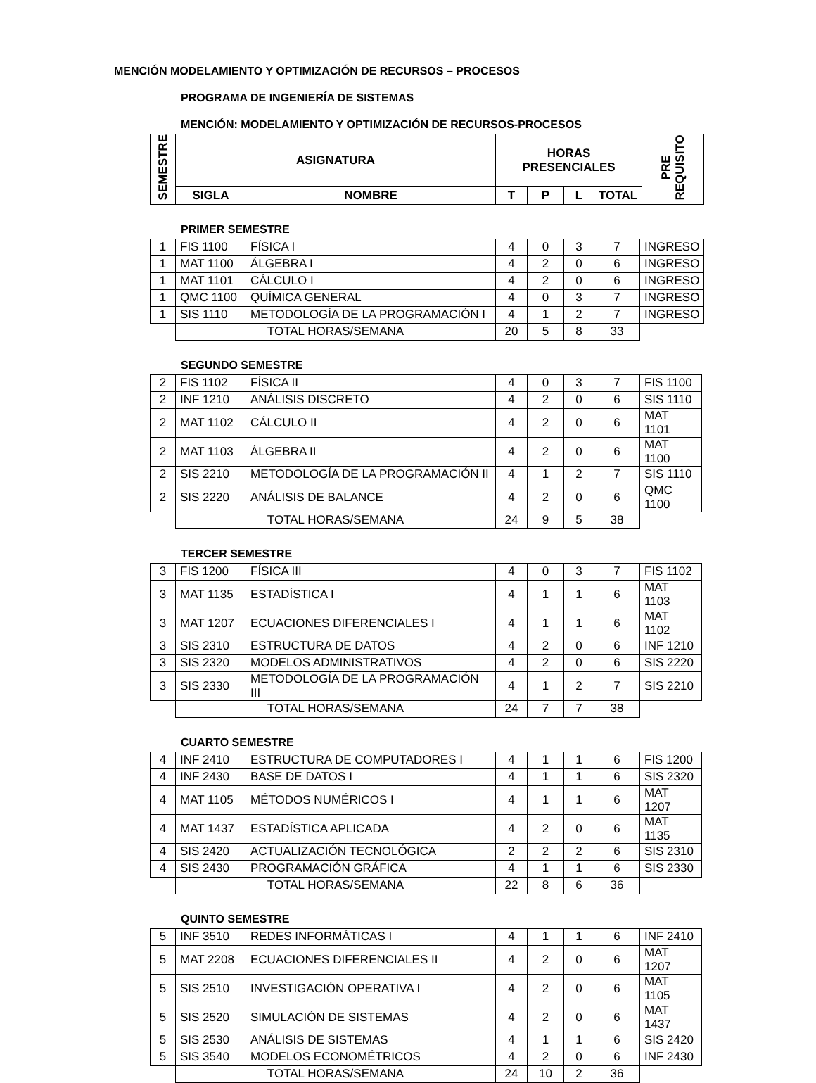MENCIÓN MODELAMIENTO Y OPTIMIZACIÓN DE RECURSOS – PROCESOS
PROGRAMA DE INGENIERÍA DE SISTEMAS
MENCIÓN: MODELAMIENTO Y OPTIMIZACIÓN DE RECURSOS-PROCESOS
| SEMESTRE | ASIGNATURA | | HORAS PRESENCIALES | | | | PRE REQUISITO |
| --- | --- | --- | --- | --- | --- | --- | --- |
| | SIGLA | NOMBRE | T | P | L | TOTAL | |
PRIMER SEMESTRE
| 1 | FIS 1100 | FÍSICA I | 4 | 0 | 3 | 7 | INGRESO |
| 1 | MAT 1100 | ÁLGEBRA I | 4 | 2 | 0 | 6 | INGRESO |
| 1 | MAT 1101 | CÁLCULO I | 4 | 2 | 0 | 6 | INGRESO |
| 1 | QMC 1100 | QUÍMICA GENERAL | 4 | 0 | 3 | 7 | INGRESO |
| 1 | SIS 1110 | METODOLOGÍA DE LA PROGRAMACIÓN I | 4 | 1 | 2 | 7 | INGRESO |
| | TOTAL HORAS/SEMANA | | 20 | 5 | 8 | 33 | |
SEGUNDO SEMESTRE
| 2 | FIS 1102 | FÍSICA II | 4 | 0 | 3 | 7 | FIS 1100 |
| 2 | INF 1210 | ANÁLISIS DISCRETO | 4 | 2 | 0 | 6 | SIS 1110 |
| 2 | MAT 1102 | CÁLCULO II | 4 | 2 | 0 | 6 | MAT 1101 |
| 2 | MAT 1103 | ÁLGEBRA II | 4 | 2 | 0 | 6 | MAT 1100 |
| 2 | SIS 2210 | METODOLOGÍA DE LA PROGRAMACIÓN II | 4 | 1 | 2 | 7 | SIS 1110 |
| 2 | SIS 2220 | ANÁLISIS DE BALANCE | 4 | 2 | 0 | 6 | QMC 1100 |
| | TOTAL HORAS/SEMANA | | 24 | 9 | 5 | 38 | |
TERCER SEMESTRE
| 3 | FIS 1200 | FÍSICA III | 4 | 0 | 3 | 7 | FIS 1102 |
| 3 | MAT 1135 | ESTADÍSTICA I | 4 | 1 | 1 | 6 | MAT 1103 |
| 3 | MAT 1207 | ECUACIONES DIFERENCIALES I | 4 | 1 | 1 | 6 | MAT 1102 |
| 3 | SIS 2310 | ESTRUCTURA DE DATOS | 4 | 2 | 0 | 6 | INF 1210 |
| 3 | SIS 2320 | MODELOS ADMINISTRATIVOS | 4 | 2 | 0 | 6 | SIS 2220 |
| 3 | SIS 2330 | METODOLOGÍA DE LA PROGRAMACIÓN III | 4 | 1 | 2 | 7 | SIS 2210 |
| | TOTAL HORAS/SEMANA | | 24 | 7 | 7 | 38 | |
CUARTO SEMESTRE
| 4 | INF 2410 | ESTRUCTURA DE COMPUTADORES I | 4 | 1 | 1 | 6 | FIS 1200 |
| 4 | INF 2430 | BASE DE DATOS I | 4 | 1 | 1 | 6 | SIS 2320 |
| 4 | MAT 1105 | MÉTODOS NUMÉRICOS I | 4 | 1 | 1 | 6 | MAT 1207 |
| 4 | MAT 1437 | ESTADÍSTICA APLICADA | 4 | 2 | 0 | 6 | MAT 1135 |
| 4 | SIS 2420 | ACTUALIZACIÓN TECNOLÓGICA | 2 | 2 | 2 | 6 | SIS 2310 |
| 4 | SIS 2430 | PROGRAMACIÓN GRÁFICA | 4 | 1 | 1 | 6 | SIS 2330 |
| | TOTAL HORAS/SEMANA | | 22 | 8 | 6 | 36 | |
QUINTO SEMESTRE
| 5 | INF 3510 | REDES INFORMÁTICAS I | 4 | 1 | 1 | 6 | INF 2410 |
| 5 | MAT 2208 | ECUACIONES DIFERENCIALES II | 4 | 2 | 0 | 6 | MAT 1207 |
| 5 | SIS 2510 | INVESTIGACIÓN OPERATIVA I | 4 | 2 | 0 | 6 | MAT 1105 |
| 5 | SIS 2520 | SIMULACIÓN DE SISTEMAS | 4 | 2 | 0 | 6 | MAT 1437 |
| 5 | SIS 2530 | ANÁLISIS DE SISTEMAS | 4 | 1 | 1 | 6 | SIS 2420 |
| 5 | SIS 3540 | MODELOS ECONOMÉTRICOS | 4 | 2 | 0 | 6 | INF 2430 |
| | TOTAL HORAS/SEMANA | | 24 | 10 | 2 | 36 | |